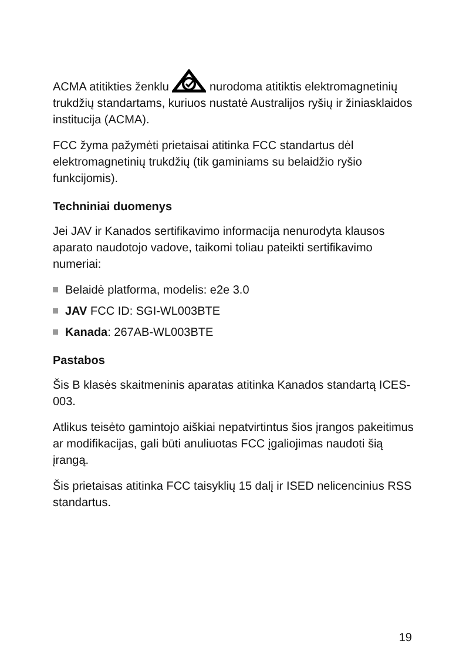ACMA atitikties ženklu nurodoma atitiktis elektromagnetinių trukdžių standartams, kuriuos nustatė Australijos ryšių ir žiniasklaidos institucija (ACMA).
FCC žyma pažymėti prietaisai atitinka FCC standartus dėl elektromagnetinių trukdžių (tik gaminiams su belaidžio ryšio funkcijomis).
Techniniai duomenys
Jei JAV ir Kanados sertifikavimo informacija nenurodyta klausos aparato naudotojo vadove, taikomi toliau pateikti sertifikavimo numeriai:
Belaidė platforma, modelis: e2e 3.0
JAV FCC ID: SGI-WL003BTE
Kanada: 267AB-WL003BTE
Pastabos
Šis B klasės skaitmeninis aparatas atitinka Kanados standartą ICES-003.
Atlikus teisėto gamintojo aiškiai nepatvirtintus šios įrangos pakeitimus ar modifikacijas, gali būti anuliuotas FCC įgaliojimas naudoti šią įrangą.
Šis prietaisas atitinka FCC taisyklių 15 dalį ir ISED nelicencinius RSS standartus.
19